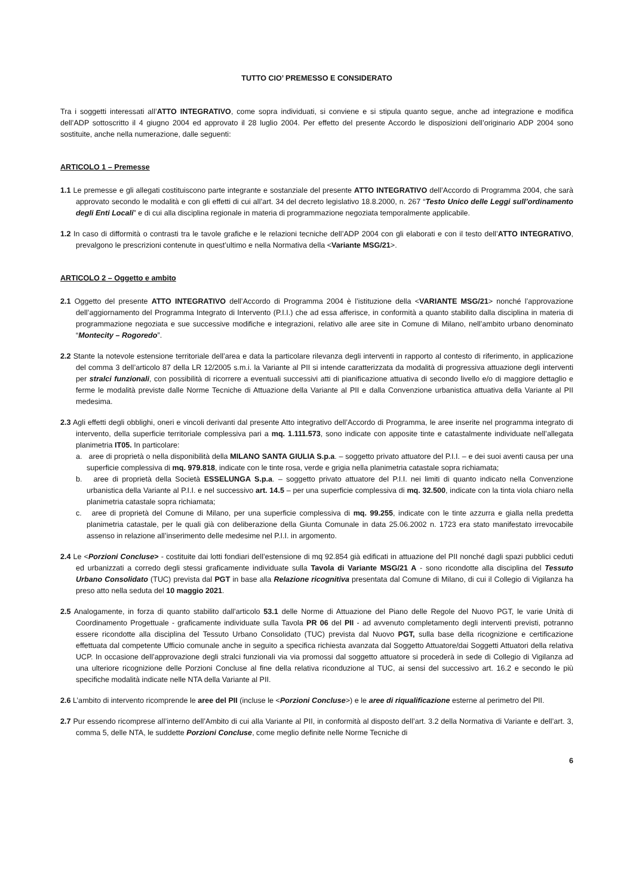TUTTO CIO’ PREMESSO E CONSIDERATO
Tra i soggetti interessati all’ATTO INTEGRATIVO, come sopra individuati, si conviene e si stipula quanto segue, anche ad integrazione e modifica dell’ADP sottoscritto il 4 giugno 2004 ed approvato il 28 luglio 2004. Per effetto del presente Accordo le disposizioni dell’originario ADP 2004 sono sostituite, anche nella numerazione, dalle seguenti:
ARTICOLO 1 – Premesse
1.1 Le premesse e gli allegati costituiscono parte integrante e sostanziale del presente ATTO INTEGRATIVO dell’Accordo di Programma 2004, che sarà approvato secondo le modalità e con gli effetti di cui all’art. 34 del decreto legislativo 18.8.2000, n. 267 “Testo Unico delle Leggi sull’ordinamento degli Enti Locali” e di cui alla disciplina regionale in materia di programmazione negoziata temporalmente applicabile.
1.2 In caso di difformità o contrasti tra le tavole grafiche e le relazioni tecniche dell’ADP 2004 con gli elaborati e con il testo dell’ATTO INTEGRATIVO, prevalgono le prescrizioni contenute in quest’ultimo e nella Normativa della <Variante MSG/21>.
ARTICOLO 2 – Oggetto e ambito
2.1 Oggetto del presente ATTO INTEGRATIVO dell’Accordo di Programma 2004 è l’istituzione della <VARIANTE MSG/21> nonché l’approvazione dell’aggiornamento del Programma Integrato di Intervento (P.I.I.) che ad essa afferisce, in conformità a quanto stabilito dalla disciplina in materia di programmazione negoziata e sue successive modifiche e integrazioni, relativo alle aree site in Comune di Milano, nell’ambito urbano denominato “Montecity – Rogoredo”.
2.2 Stante la notevole estensione territoriale dell’area e data la particolare rilevanza degli interventi in rapporto al contesto di riferimento, in applicazione del comma 3 dell’articolo 87 della LR 12/2005 s.m.i. la Variante al PII si intende caratterizzata da modalità di progressiva attuazione degli interventi per stralci funzionali, con possibilità di ricorrere a eventuali successivi atti di pianificazione attuativa di secondo livello e/o di maggiore dettaglio e ferme le modalità previste dalle Norme Tecniche di Attuazione della Variante al PII e dalla Convenzione urbanistica attuativa della Variante al PII medesima.
2.3 Agli effetti degli obblighi, oneri e vincoli derivanti dal presente Atto integrativo dell’Accordo di Programma, le aree inserite nel programma integrato di intervento, della superficie territoriale complessiva pari a mq. 1.111.573, sono indicate con apposite tinte e catastalmente individuate nell’allegata planimetria IT05. In particolare:
a. aree di proprietà o nella disponibilità della MILANO SANTA GIULIA S.p.a. – soggetto privato attuatore del P.I.I. – e dei suoi aventi causa per una superficie complessiva di mq. 979.818, indicate con le tinte rosa, verde e grigia nella planimetria catastale sopra richiamata;
b. aree di proprietà della Società ESSELUNGA S.p.a. – soggetto privato attuatore del P.I.I. nei limiti di quanto indicato nella Convenzione urbanistica della Variante al P.I.I. e nel successivo art. 14.5 – per una superficie complessiva di mq. 32.500, indicate con la tinta viola chiaro nella planimetria catastale sopra richiamata;
c. aree di proprietà del Comune di Milano, per una superficie complessiva di mq. 99.255, indicate con le tinte azzurra e gialla nella predetta planimetria catastale, per le quali già con deliberazione della Giunta Comunale in data 25.06.2002 n. 1723 era stato manifestato irrevocabile assenso in relazione all’inserimento delle medesime nel P.I.I. in argomento.
2.4 Le <Porzioni Concluse> - costituite dai lotti fondiari dell’estensione di mq 92.854 già edificati in attuazione del PII nonché dagli spazi pubblici ceduti ed urbanizzati a corredo degli stessi graficamente individuate sulla Tavola di Variante MSG/21 A - sono ricondotte alla disciplina del Tessuto Urbano Consolidato (TUC) prevista dal PGT in base alla Relazione ricognitiva presentata dal Comune di Milano, di cui il Collegio di Vigilanza ha preso atto nella seduta del 10 maggio 2021.
2.5 Analogamente, in forza di quanto stabilito dall’articolo 53.1 delle Norme di Attuazione del Piano delle Regole del Nuovo PGT, le varie Unità di Coordinamento Progettuale - graficamente individuate sulla Tavola PR 06 del PII - ad avvenuto completamento degli interventi previsti, potranno essere ricondotte alla disciplina del Tessuto Urbano Consolidato (TUC) prevista dal Nuovo PGT, sulla base della ricognizione e certificazione effettuata dal competente Ufficio comunale anche in seguito a specifica richiesta avanzata dal Soggetto Attuatore/dai Soggetti Attuatori della relativa UCP. In occasione dell’approvazione degli stralci funzionali via via promossi dal soggetto attuatore si procederà in sede di Collegio di Vigilanza ad una ulteriore ricognizione delle Porzioni Concluse al fine della relativa riconduzione al TUC, ai sensi del successivo art. 16.2 e secondo le più specifiche modalità indicate nelle NTA della Variante al PII.
2.6 L’ambito di intervento ricomprende le aree del PII (incluse le <Porzioni Concluse>) e le aree di riqualificazione esterne al perimetro del PII.
2.7 Pur essendo ricomprese all’interno dell’Ambito di cui alla Variante al PII, in conformità al disposto dell’art. 3.2 della Normativa di Variante e dell’art. 3, comma 5, delle NTA, le suddette Porzioni Concluse, come meglio definite nelle Norme Tecniche di
6